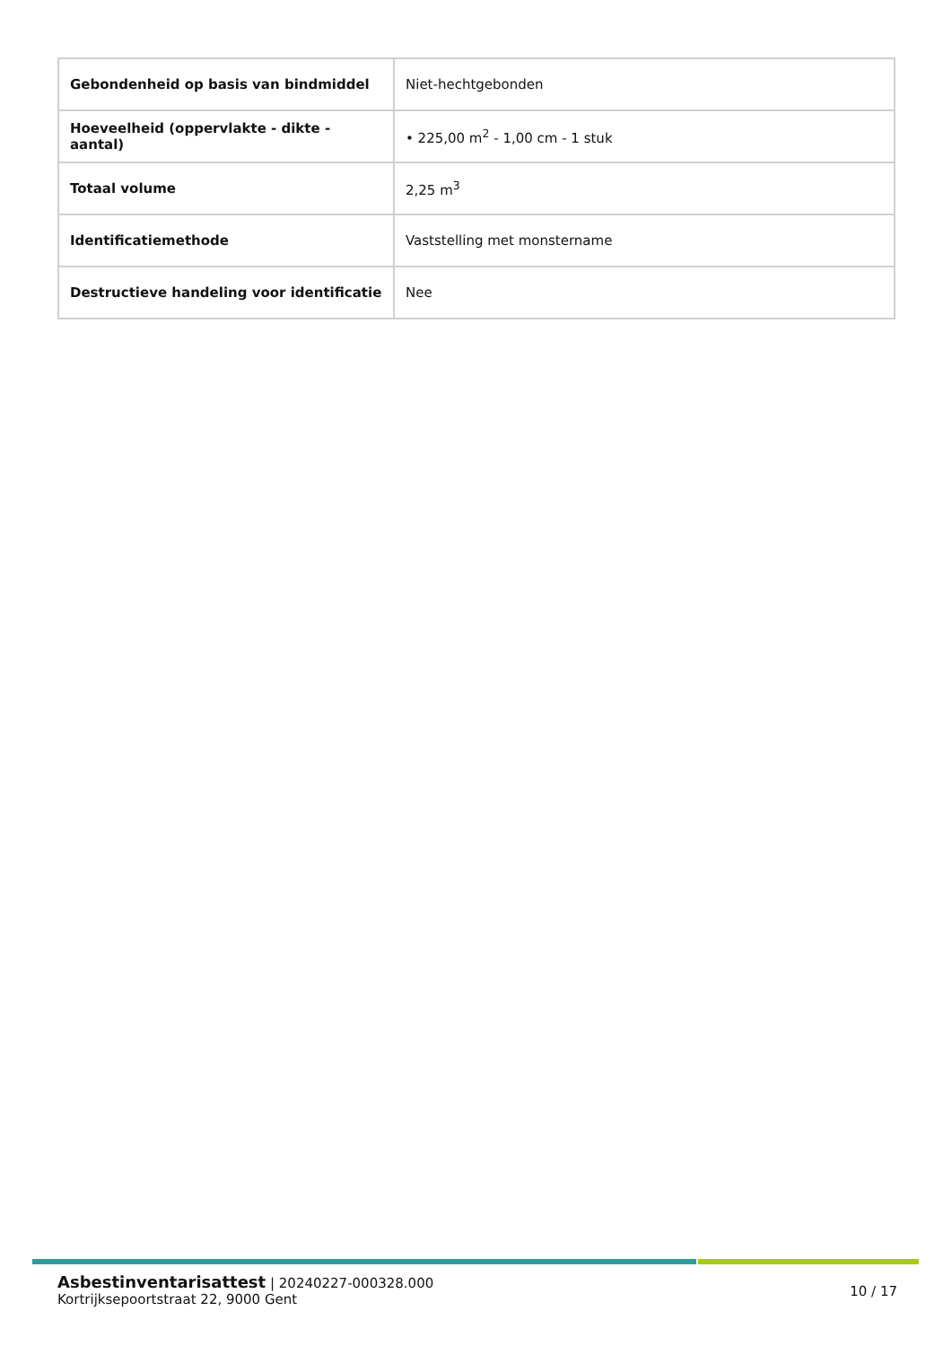| Gebondenheid op basis van bindmiddel | Niet-hechtgebonden |
| Hoeveelheid (oppervlakte - dikte - aantal) | • 225,00 m<sup>2</sup> - 1,00 cm - 1 stuk |
| Totaal volume | 2,25 m<sup>3</sup> |
| Identificatiemethode | Vaststelling met monstername |
| Destructieve handeling voor identificatie | Nee |
Asbestinventarisattest | 20240227-000328.000
Kortrijksepoortstraat 22, 9000 Gent
10 / 17